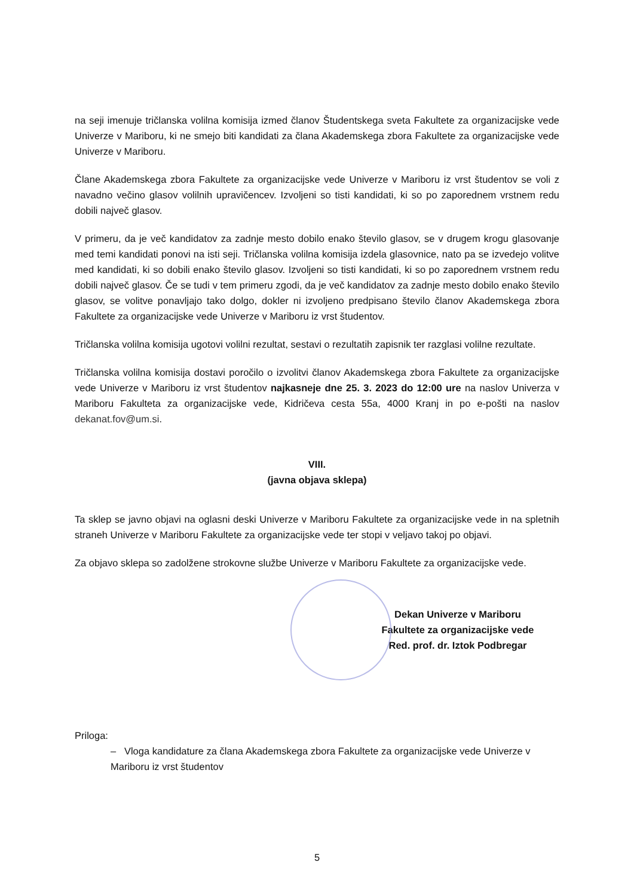na seji imenuje tričlanska volilna komisija izmed članov Študentskega sveta Fakultete za organizacijske vede Univerze v Mariboru, ki ne smejo biti kandidati za člana Akademskega zbora Fakultete za organizacijske vede Univerze v Mariboru.
Člane Akademskega zbora Fakultete za organizacijske vede Univerze v Mariboru iz vrst študentov se voli z navadno večino glasov volilnih upravičencev. Izvoljeni so tisti kandidati, ki so po zaporednem vrstnem redu dobili največ glasov.
V primeru, da je več kandidatov za zadnje mesto dobilo enako število glasov, se v drugem krogu glasovanje med temi kandidati ponovi na isti seji. Tričlanska volilna komisija izdela glasovnice, nato pa se izvedejo volitve med kandidati, ki so dobili enako število glasov. Izvoljeni so tisti kandidati, ki so po zaporednem vrstnem redu dobili največ glasov. Če se tudi v tem primeru zgodi, da je več kandidatov za zadnje mesto dobilo enako število glasov, se volitve ponavljajo tako dolgo, dokler ni izvoljeno predpisano število članov Akademskega zbora Fakultete za organizacijske vede Univerze v Mariboru iz vrst študentov.
Tričlanska volilna komisija ugotovi volilni rezultat, sestavi o rezultatih zapisnik ter razglasi volilne rezultate.
Tričlanska volilna komisija dostavi poročilo o izvolitvi članov Akademskega zbora Fakultete za organizacijske vede Univerze v Mariboru iz vrst študentov najkasneje dne 25. 3. 2023 do 12:00 ure na naslov Univerza v Mariboru Fakulteta za organizacijske vede, Kidričeva cesta 55a, 4000 Kranj in po e-pošti na naslov dekanat.fov@um.si.
VIII.
(javna objava sklepa)
Ta sklep se javno objavi na oglasni deski Univerze v Mariboru Fakultete za organizacijske vede in na spletnih straneh Univerze v Mariboru Fakultete za organizacijske vede ter stopi v veljavo takoj po objavi.
Za objavo sklepa so zadolžene strokovne službe Univerze v Mariboru Fakultete za organizacijske vede.
Dekan Univerze v Mariboru
Fakultete za organizacijske vede
Red. prof. dr. Iztok Podbregar
Priloga:
– Vloga kandidature za člana Akademskega zbora Fakultete za organizacijske vede Univerze v Mariboru iz vrst študentov
5